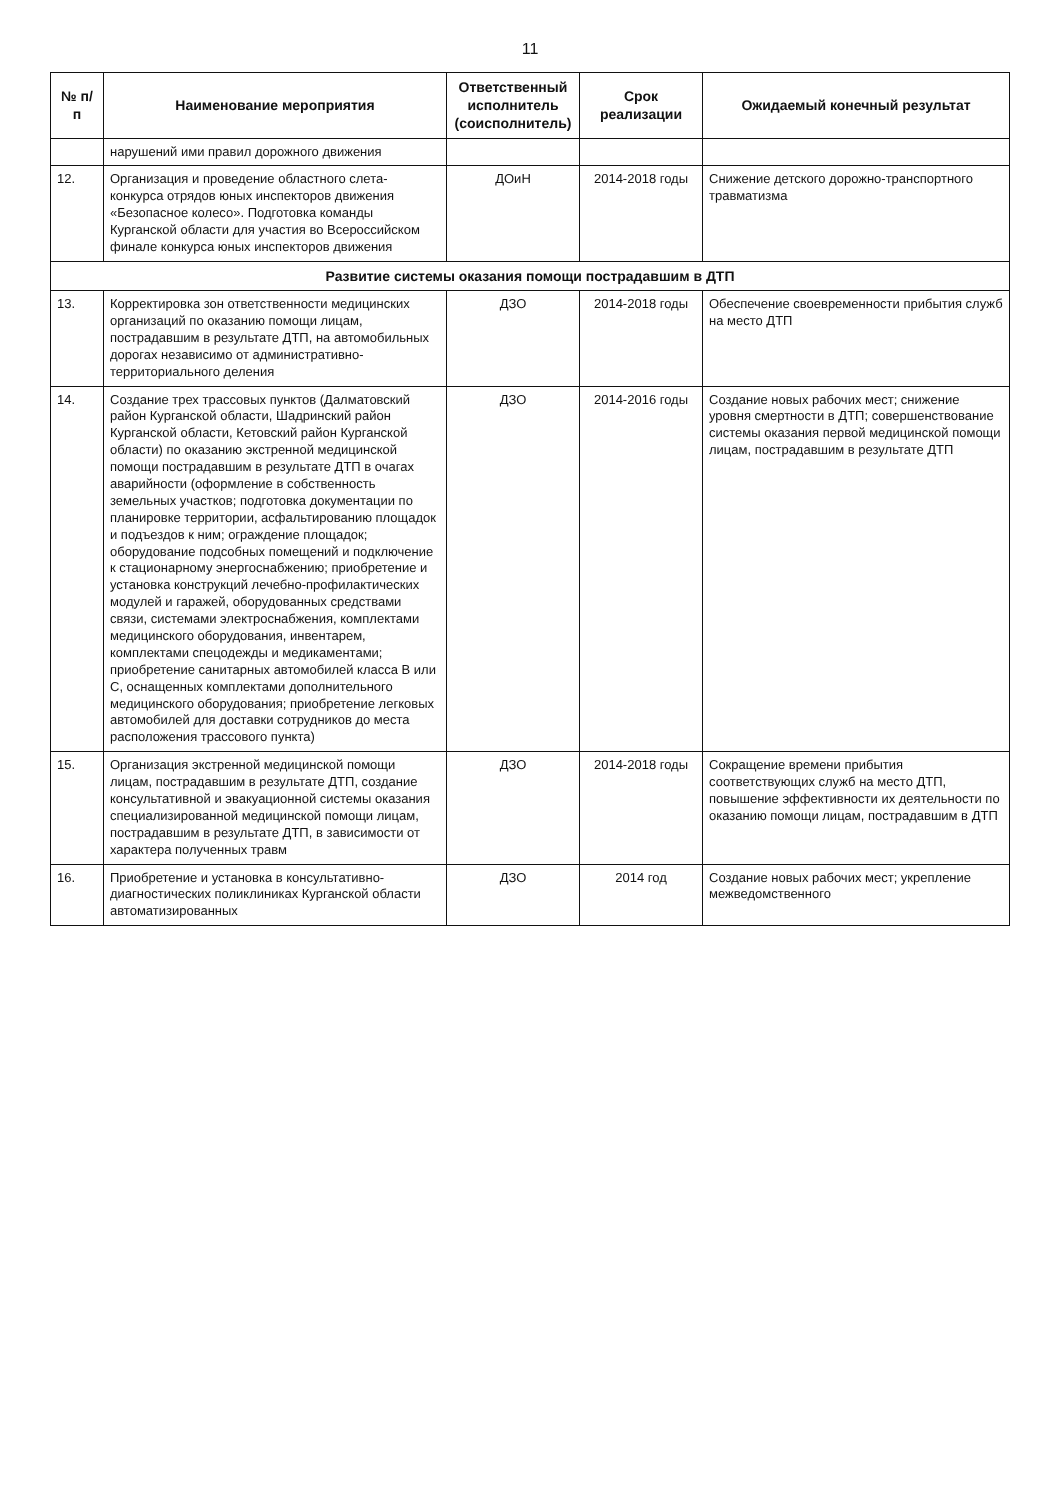11
| № п/п | Наименование мероприятия | Ответственный исполнитель (соисполнитель) | Срок реализации | Ожидаемый конечный результат |
| --- | --- | --- | --- | --- |
| | нарушений ими правил дорожного движения | | | |
| 12. | Организация и проведение областного слета-конкурса отрядов юных инспекторов движения «Безопасное колесо». Подготовка команды Курганской области для участия во Всероссийском финале конкурса юных инспекторов движения | ДОиН | 2014-2018 годы | Снижение детского дорожно-транспортного травматизма |
| Развитие системы оказания помощи пострадавшим в ДТП | | | | |
| 13. | Корректировка зон ответственности медицинских организаций по оказанию помощи лицам, пострадавшим в результате ДТП, на автомобильных дорогах независимо от административно-территориального деления | ДЗО | 2014-2018 годы | Обеспечение своевременности прибытия служб на место ДТП |
| 14. | Создание трех трассовых пунктов (Далматовский район Курганской области, Шадринский район Курганской области, Кетовский район Курганской области) по оказанию экстренной медицинской помощи пострадавшим в результате ДТП в очагах аварийности (оформление в собственность земельных участков; подготовка документации по планировке территории, асфальтированию площадок и подъездов к ним; ограждение площадок; оборудование подсобных помещений и подключение к стационарному энергоснабжению; приобретение и установка конструкций лечебно-профилактических модулей и гаражей, оборудованных средствами связи, системами электроснабжения, комплектами медицинского оборудования, инвентарем, комплектами спецодежды и медикаментами; приобретение санитарных автомобилей класса В или С, оснащенных комплектами дополнительного медицинского оборудования; приобретение легковых автомобилей для доставки сотрудников до места расположения трассового пункта) | ДЗО | 2014-2016 годы | Создание новых рабочих мест; снижение уровня смертности в ДТП; совершенствование системы оказания первой медицинской помощи лицам, пострадавшим в результате ДТП |
| 15. | Организация экстренной медицинской помощи лицам, пострадавшим в результате ДТП, создание консультативной и эвакуационной системы оказания специализированной медицинской помощи лицам, пострадавшим в результате ДТП, в зависимости от характера полученных травм | ДЗО | 2014-2018 годы | Сокращение времени прибытия соответствующих служб на место ДТП, повышение эффективности их деятельности по оказанию помощи лицам, пострадавшим в ДТП |
| 16. | Приобретение и установка в консультативно-диагностических поликлиниках Курганской области автоматизированных | ДЗО | 2014 год | Создание новых рабочих мест; укрепление межведомственного |